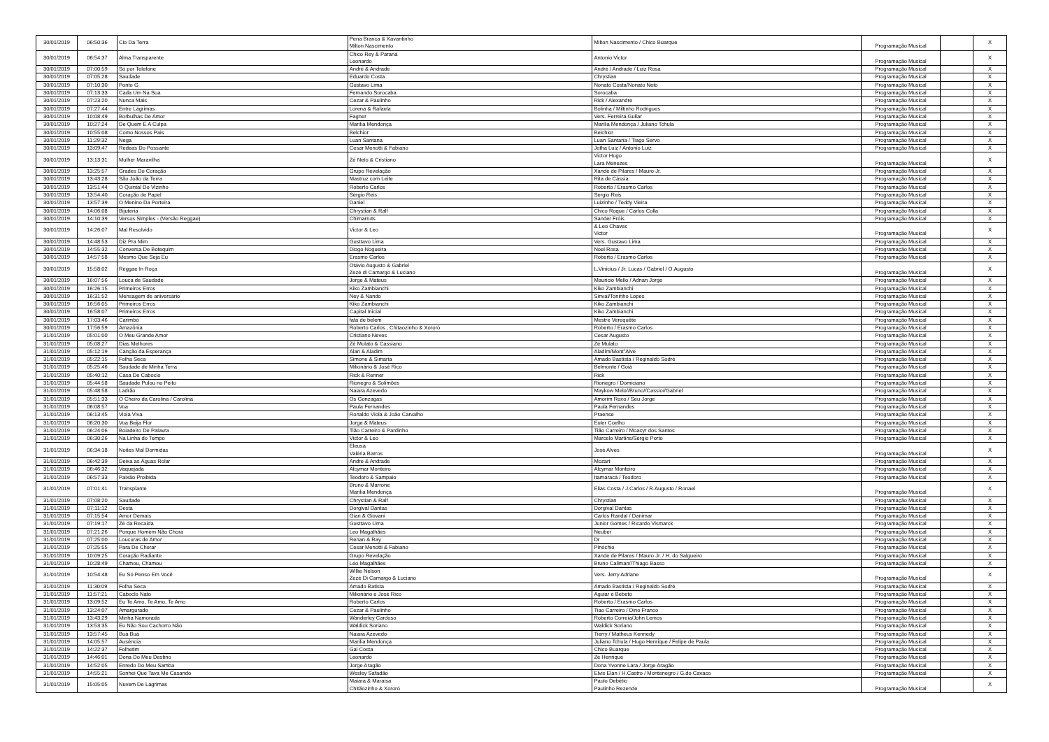| 30/01/2019 | 06:50:36 | Cio Da Terra | Pena Branca & Xavantinho Milton Nascimento | Milton Nascimento / Chico Buarque | Programação Musical | | X |
| 30/01/2019 | 06:54:37 | Alma Transparente | Chico Rey & Paraná Leonardo | Antonio Victor | Programação Musical | | X |
| 30/01/2019 | 07:00:59 | Só por Telefone | André & Andrade | André / Andrade / Luiz Rosa | Programação Musical | | X |
| 30/01/2019 | 07:05:28 | Saudade | Eduardo Costa | Chrystian | Programação Musical | | X |
| 30/01/2019 | 07:10:30 | Ponto G | Gustavo Lima | Nonato Costa/Nonato Neto | Programação Musical | | X |
| 30/01/2019 | 07:13:33 | Cada Um Na Sua | Fernando Sorocaba | Sorocaba | Programação Musical | | X |
| 30/01/2019 | 07:23:20 | Nunca Mais | Cezar & Paulinho | Rick / Alexandre | Programação Musical | | X |
| 30/01/2019 | 07:27:44 | Entre Lágrimas | Lorena & Rafaela | Bolinha / Miltinho Rodrigues | Programação Musical | | X |
| 30/01/2019 | 10:08:49 | Borbulhas De Amor | Fagner | Vers. Ferreira Gullar | Programação Musical | | X |
| 30/01/2019 | 10:27:24 | De Quem É A Culpa | Marília Mendonça | Marilia Mendonça / Juliano Tchula | Programação Musical | | X |
| 30/01/2019 | 10:55:08 | Como Nossos Pais | Belchior | Belchior | Programação Musical | | X |
| 30/01/2019 | 11:29:32 | Nega | Luan Santana | Luan Santana / Tiago Servo | Programação Musical | | X |
| 30/01/2019 | 13:09:47 | Redeas Do Possante | Cesar Menotti & Fabiano | Jotha Luiz / Antonio Luiz | Programação Musical | | X |
| 30/01/2019 | 13:13:31 | Mulher Maravilha | Zé Neto & Cristiano | Victor Hugo Lara Menezes | Programação Musical | | X |
| 30/01/2019 | 13:25:57 | Grades Do Coração | Grupo Revelação | Xande de Pilares / Mauro Jr. | Programação Musical | | X |
| 30/01/2019 | 13:43:28 | São João da Terra | Mastruz com Leite | Rita de Cássia | Programação Musical | | X |
| 30/01/2019 | 13:51:44 | O Quintal Do Vizinho | Roberto Carlos | Roberto / Erasmo Carlos | Programação Musical | | X |
| 30/01/2019 | 13:54:40 | Coração de Papel | Sérgio Reis | Sergio Reis | Programação Musical | | X |
| 30/01/2019 | 13:57:39 | O Menino Da Porteira | Daniel | Luizinho / Teddy Vieira | Programação Musical | | X |
| 30/01/2019 | 14:06:08 | Bijuteria | Chrystian & Ralf | Chico Roque / Carlos Colla | Programação Musical | | X |
| 30/01/2019 | 14:10:39 | Versos Simples - (Versão Reggae) | Chimarruts | Sander Fróis | Programação Musical | | X |
| 30/01/2019 | 14:26:07 | Mal Resolvido | Victor & Leo | & Leo Chaves Victor | Programação Musical | | X |
| 30/01/2019 | 14:48:53 | Diz Pra Mim | Gusttavo Lima | Vers. Gustavo Lima | Programação Musical | | X |
| 30/01/2019 | 14:55:32 | Conversa De Botequim | Diogo Nogueira | Noel Rosa | Programação Musical | | X |
| 30/01/2019 | 14:57:58 | Mesmo Que Seja Eu | Erasmo Carlos | Roberto / Erasmo Carlos | Programação Musical | | X |
| 30/01/2019 | 15:58:02 | Reggae In Roça | Otávio Augusto & Gabriel Zezé di Camargo & Luciano | L.Vinicius / Jr. Lucas / Gabriel / O.Augusto | Programação Musical | | X |
| 30/01/2019 | 16:07:56 | Louca de Saudade | Jorge & Mateus | Mauricio Mello / Adnan Jorge | Programação Musical | | X |
| 30/01/2019 | 16:26:15 | Primeiros Erros | Kiko Zambianchi | Kiko Zambianchi | Programação Musical | | X |
| 30/01/2019 | 16:31:52 | Mensagem de aniversário | Ney & Nando | Sinval/Toninho Lopes | Programação Musical | | X |
| 30/01/2019 | 16:56:05 | Primeiros Erros | Kiko Zambianchi | Kiko Zambianchi | Programação Musical | | X |
| 30/01/2019 | 16:58:07 | Primeiros Erros | Capital Inicial | Kiko Zambianchi | Programação Musical | | X |
| 30/01/2019 | 17:03:46 | Carimbó | fafa de belem | Mestre Verequête | Programação Musical | | X |
| 30/01/2019 | 17:56:59 | Amazônia | Roberto Carlos , Chitaozinho & Xororó | Roberto / Erasmo Carlos | Programação Musical | | X |
| 31/01/2019 | 05:01:00 | O Meu Grande Amor | Cristiano Neves | Cesar Augusto | Programação Musical | | X |
| 31/01/2019 | 05:08:27 | Dias Melhores | Zé Mulato & Cassiano | Zé Mulato | Programação Musical | | X |
| 31/01/2019 | 05:12:19 | Canção da Esperança | Alan & Aladim | Aladim/Mont"Alve | Programação Musical | | X |
| 31/01/2019 | 05:22:15 | Folha Seca | Simone & Simaria | Amado Bastista / Reginaldo Sodré | Programação Musical | | X |
| 31/01/2019 | 05:25:46 | Saudade de Minha Terra | Milionário & José Rico | Belmonte / Goiá | Programação Musical | | X |
| 31/01/2019 | 05:40:12 | Casa De Caboclo | Rick & Renner | Rick | Programação Musical | | X |
| 31/01/2019 | 05:44:58 | Saudade Pulou no Peito | Rionegro & Solimões | Rionegro / Domiciano | Programação Musical | | X |
| 31/01/2019 | 05:48:58 | Ladrão | Naiara Azevedo | Maykow Melo//Bruno//Cassio//Gabriel | Programação Musical | | X |
| 31/01/2019 | 05:51:33 | O Cheiro da Carolina / Carolina | Os Gonzagas | Amorim Roxo / Seu Jorge | Programação Musical | | X |
| 31/01/2019 | 06:08:57 | Voa | Paula Fernandes | Paula Fernandes | Programação Musical | | X |
| 31/01/2019 | 06:13:45 | Viola Viva | Ronaldo Viola & João Carvalho | Praense | Programação Musical | | X |
| 31/01/2019 | 06:20:30 | Voa Beija Flor | Jorge & Mateus | Euler Coelho | Programação Musical | | X |
| 31/01/2019 | 06:24:06 | Boiadeiro De Palavra | Tião Carreiro & Pardinho | Tião Carreiro / Moacyr dos Santos | Programação Musical | | X |
| 31/01/2019 | 06:30:26 | Na Linha do Tempo | Victor & Leo | Marcelo Martins/Sérgio Porto | Programação Musical | | X |
| 31/01/2019 | 06:34:18 | Noites Mal Dormidas | Eleusa Valéria Barros | José Alves | Programação Musical | | X |
| 31/01/2019 | 06:42:39 | Deixa as Águas Rolar | Andre & Andrade | Mozart | Programação Musical | | X |
| 31/01/2019 | 06:46:32 | Vaquejada | Alcymar Monteiro | Alcymar Monteiro | Programação Musical | | X |
| 31/01/2019 | 06:57:33 | Paixão Proibida | Teodoro & Sampaio | Itamaracá / Teodoro | Programação Musical | | X |
| 31/01/2019 | 07:01:41 | Transplante | Bruno & Marrone Marília Mendonça | Elias Costa / J.Carlos / R.Augusto / Ronael | Programação Musical | | X |
| 31/01/2019 | 07:08:20 | Saudade | Chrystian & Ralf | Chrystian | Programação Musical | | X |
| 31/01/2019 | 07:11:12 | Destá | Dorgival Dantas | Dorgival Dantas | Programação Musical | | X |
| 31/01/2019 | 07:15:54 | Amor Demais | Gian & Giovani | Carlos Randal / Danimar | Programação Musical | | X |
| 31/01/2019 | 07:19:17 | Zé da Recaída | Gusttavo Lima | Junior Gomes / Ricardo Vismarck | Programação Musical | | X |
| 31/01/2019 | 07:21:26 | Porque Homem Não Chora | Leo Magalhães | Neuber | Programação Musical | | X |
| 31/01/2019 | 07:25:00 | Loucuras de Amor | Renan & Ray | Dr | Programação Musical | | X |
| 31/01/2019 | 07:25:55 | Para De Chorar | Cesar Menotti & Fabiano | Pinóchio | Programação Musical | | X |
| 31/01/2019 | 10:09:25 | Coração Radiante | Grupo Revelação | Xande de Pilares / Mauro Jr. / H. do Salgueiro | Programação Musical | | X |
| 31/01/2019 | 10:28:49 | Chamou, Chamou | Léo Magalhães | Bruno Caliman//Thiago Basso | Programação Musical | | X |
| 31/01/2019 | 10:54:48 | Eu Só Penso Em Você | Willie Nelson Zezé Di Camargo & Luciano | Vers. Jerry Adriane | Programação Musical | | X |
| 31/01/2019 | 11:30:09 | Folha Seca | Amado Batista | Amado Bastista / Reginaldo Sodré | Programação Musical | | X |
| 31/01/2019 | 11:57:21 | Caboclo Nato | Milionário e José Rico | Aguiar e Bebeto | Programação Musical | | X |
| 31/01/2019 | 13:09:52 | Eu Te Amo, Te Amo, Te Amo | Roberto Carlos | Roberto / Erasmo Carlos | Programação Musical | | X |
| 31/01/2019 | 13:24:07 | Amargurado | Cezar & Paulinho | Tiao Carreiro / Dino Franco | Programação Musical | | X |
| 31/01/2019 | 13:43:29 | Minha Namorada | Wanderley Cardoso | Roberto Correia/John Lemos | Programação Musical | | X |
| 31/01/2019 | 13:53:35 | Eu Não Sou Cachorro Não | Waldick Soriano | Waldick Soriano | Programação Musical | | X |
| 31/01/2019 | 13:57:45 | Buá Buá | Naiara Azevedo | Tierry / Matheus Kennedy | Programação Musical | | X |
| 31/01/2019 | 14:05:57 | Ausência | Marília Mendonça | Juliano Tchula / Hugo Henrique / Felipe de Paula | Programação Musical | | X |
| 31/01/2019 | 14:22:37 | Folhetim | Gal Costa | Chico Buarque | Programação Musical | | X |
| 31/01/2019 | 14:46:01 | Dona Do Meu Destino | Leonardo | Zé Henrique | Programação Musical | | X |
| 31/01/2019 | 14:52:05 | Enredo Do Meu Samba | Jorge Aragão | Dona Yvonne Lara / Jorge Aragão | Programação Musical | | X |
| 31/01/2019 | 14:55:21 | Sonhei Que Tava Me Casando | Wesley Safadão | Elvis Elan / H.Castro / Montenegro / G.do Cavaco | Programação Musical | | X |
| 31/01/2019 | 15:05:05 | Nuvem De Lágrimas | Maiara & Maraisa Chitãozinho & Xororó | Paulo Debétio Paulinho Rezende | Programação Musical | | X |